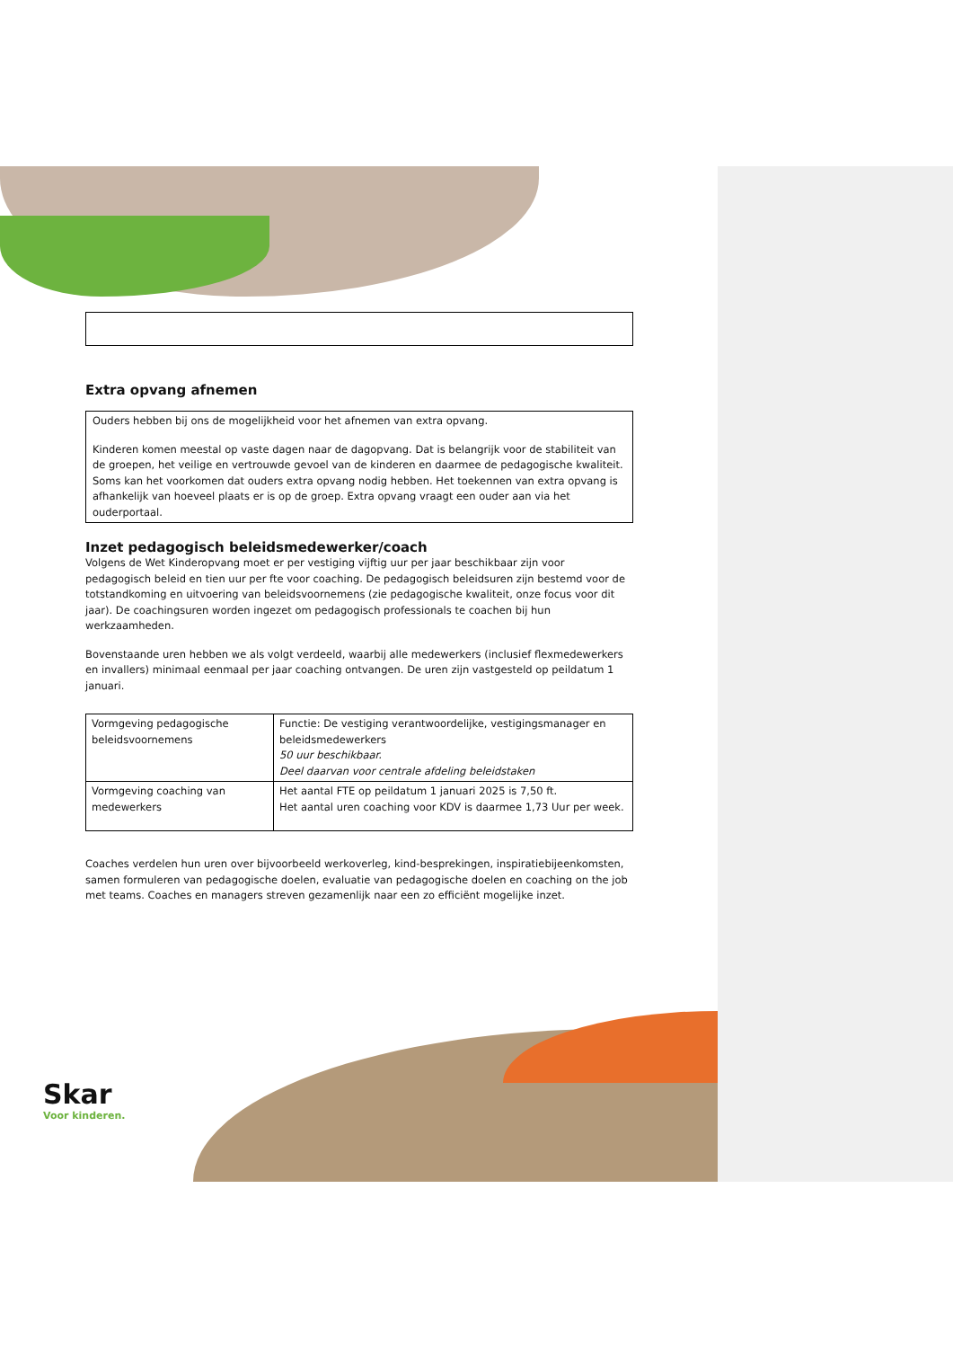Extra opvang afnemen
Ouders hebben bij ons de mogelijkheid voor het afnemen van extra opvang.
Kinderen komen meestal op vaste dagen naar de dagopvang. Dat is belangrijk voor de stabiliteit van de groepen, het veilige en vertrouwde gevoel van de kinderen en daarmee de pedagogische kwaliteit. Soms kan het voorkomen dat ouders extra opvang nodig hebben. Het toekennen van extra opvang is afhankelijk van hoeveel plaats er is op de groep. Extra opvang vraagt een ouder aan via het ouderportaal.
Inzet pedagogisch beleidsmedewerker/coach
Volgens de Wet Kinderopvang moet er per vestiging vijftig uur per jaar beschikbaar zijn voor pedagogisch beleid en tien uur per fte voor coaching. De pedagogisch beleidsuren zijn bestemd voor de totstandkoming en uitvoering van beleidsvoornemens (zie pedagogische kwaliteit, onze focus voor dit jaar). De coachingsuren worden ingezet om pedagogisch professionals te coachen bij hun werkzaamheden.
Bovenstaande uren hebben we als volgt verdeeld, waarbij alle medewerkers (inclusief flexmedewerkers en invallers) minimaal eenmaal per jaar coaching ontvangen. De uren zijn vastgesteld op peildatum 1 januari.
| Vormgeving pedagogische beleidsvoornemens | Functie: De vestiging verantwoordelijke, vestigingsmanager en beleidsmedewerkers 50 uur beschikbaar. Deel daarvan voor centrale afdeling beleidstaken |
| Vormgeving coaching van medewerkers | Het aantal FTE op peildatum 1 januari 2025 is 7,50 ft. Het aantal uren coaching voor KDV is daarmee 1,73 Uur per week. |
Coaches verdelen hun uren over bijvoorbeeld werkoverleg, kind-besprekingen, inspiratiebijeenkomsten, samen formuleren van pedagogische doelen, evaluatie van pedagogische doelen en coaching on the job met teams. Coaches en managers streven gezamenlijk naar een zo efficiënt mogelijke inzet.
Skar
Voor kinderen.